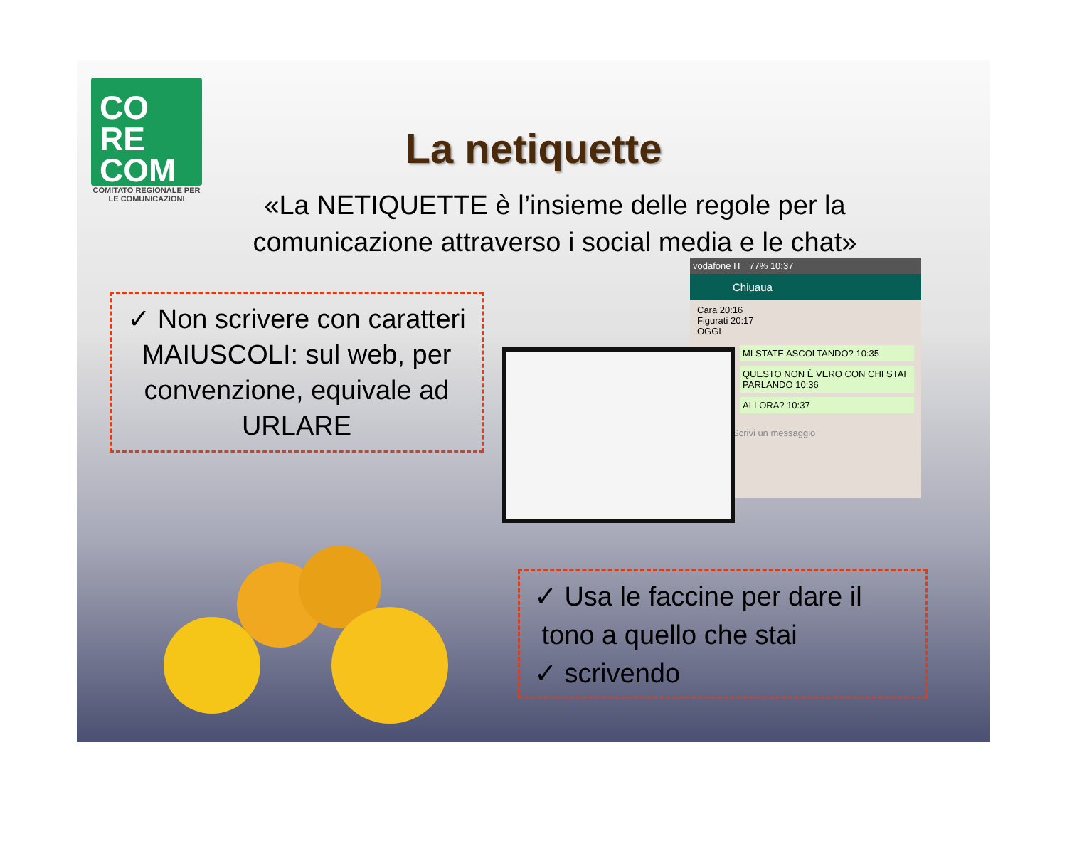CO
RE
COM
COMITATO REGIONALE PER LE COMUNICAZIONI
La netiquette
«La NETIQUETTE è l’insieme delle regole per la comunicazione attraverso i social media e le chat»
✓ Non scrivere con caratteri MAIUSCOLI: sul web, per convenzione, equivale ad URLARE
vodafone IT 77% 10:37
Chiuaua
Cara 20:16
Figurati 20:17
OGGI
MI STATE ASCOLTANDO? 10:35
QUESTO NON È VERO CON CHI STAI PARLANDO 10:36
ALLORA? 10:37
Scrivi un messaggio
✓ Usa le faccine per dare il
tono a quello che stai
✓ scrivendo